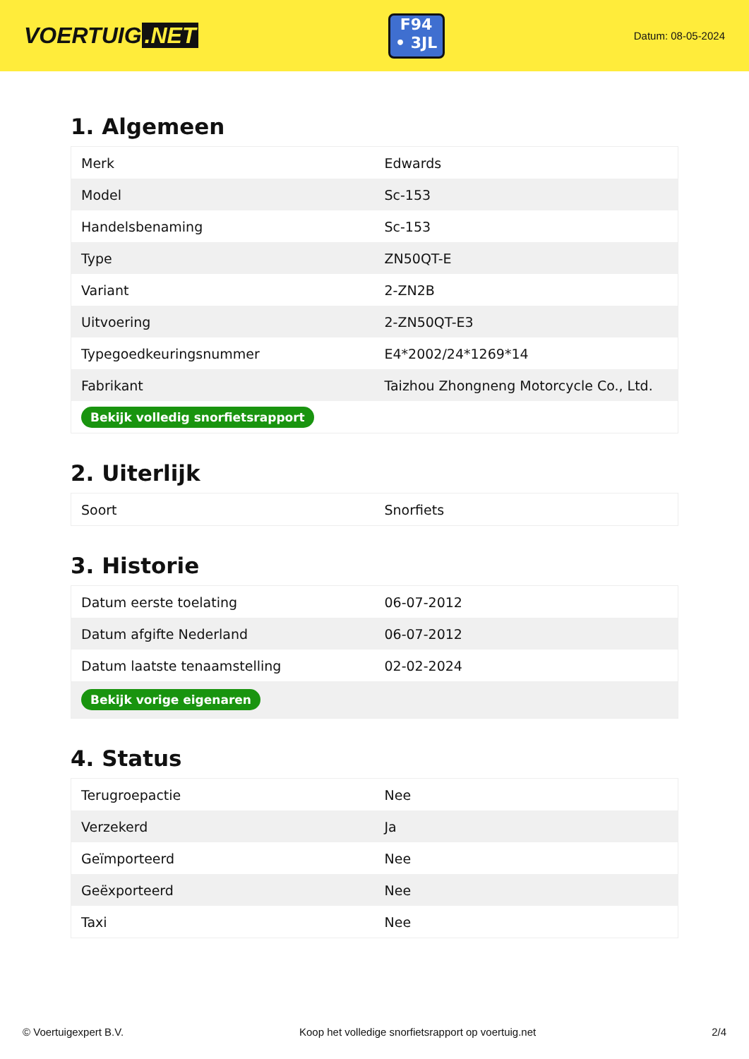VOERTUIG.NET
F94
• 3JL
Datum: 08-05-2024
1. Algemeen
| Merk | Edwards |
| Model | Sc-153 |
| Handelsbenaming | Sc-153 |
| Type | ZN50QT-E |
| Variant | 2-ZN2B |
| Uitvoering | 2-ZN50QT-E3 |
| Typegoedkeuringsnummer | E4*2002/24*1269*14 |
| Fabrikant | Taizhou Zhongneng Motorcycle Co., Ltd. |
| Bekijk volledig snorfietsrapport | |
2. Uiterlijk
| Soort | Snorfiets |
3. Historie
| Datum eerste toelating | 06-07-2012 |
| Datum afgifte Nederland | 06-07-2012 |
| Datum laatste tenaamstelling | 02-02-2024 |
| Bekijk vorige eigenaren | |
4. Status
| Terugroepactie | Nee |
| Verzekerd | Ja |
| Geïmporteerd | Nee |
| Geëxporteerd | Nee |
| Taxi | Nee |
© Voertuigexpert B.V. Koop het volledige snorfietsrapport op voertuig.net 2/4